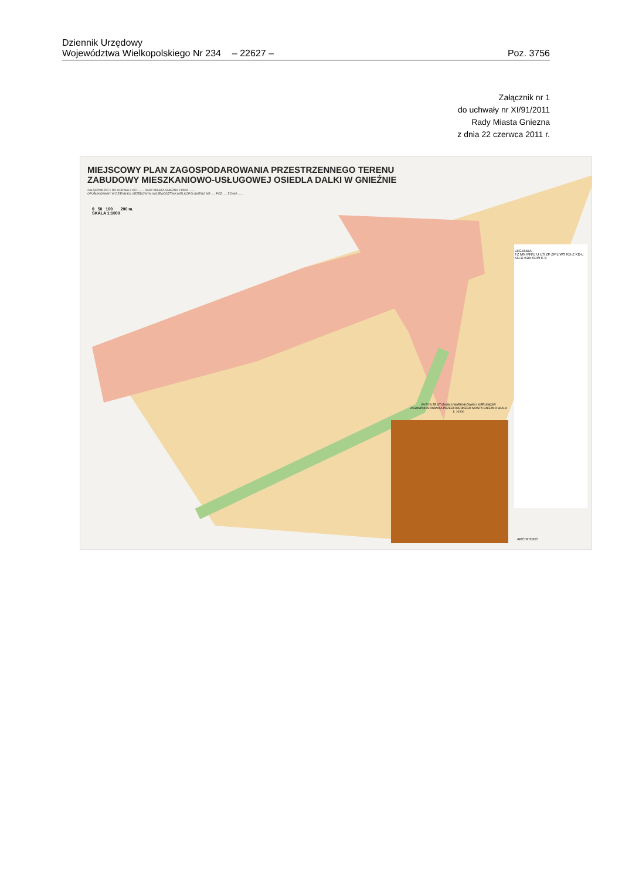Dziennik Urzędowy
Województwa Wielkopolskiego Nr 234 – 22627 – Poz. 3756
Załącznik nr 1
do uchwały nr XI/91/2011
Rady Miasta Gniezna
z dnia 22 czerwca 2011 r.
MIEJSCOWY PLAN ZAGOSPODAROWANIA PRZESTRZENNEGO TERENU
ZABUDOWY MIESZKANIOWO-USŁUGOWEJ OSIEDLA DALKI W GNIEŹNIE
ZAŁĄCZNIK NR 1 DO UCHWAŁY NR ........ RADY MIASTA GNIEZNA Z DNIA ........
OPUBLIKOWANY W DZIENNIKU URZĘDOWYM WOJEWÓDZTWA WIELKOPOLSKIEGO NR ..... POZ ..... Z DNIA ......
0 50 100 200 m.
SKALA 1:1000
LEGENDA:
TZ MN MN/U U US ZP ZPrz WS KD-Z KD-L KD-D KDx KDW K E
WYRYS ZE STUDIUM UWARUNKOWAŃ I KIERUNKÓW ZAGOSPODAROWANIA PRZESTRZENNEGO MIASTA GNIEZNO SKALA 1: 10000
ARCHITEKCI